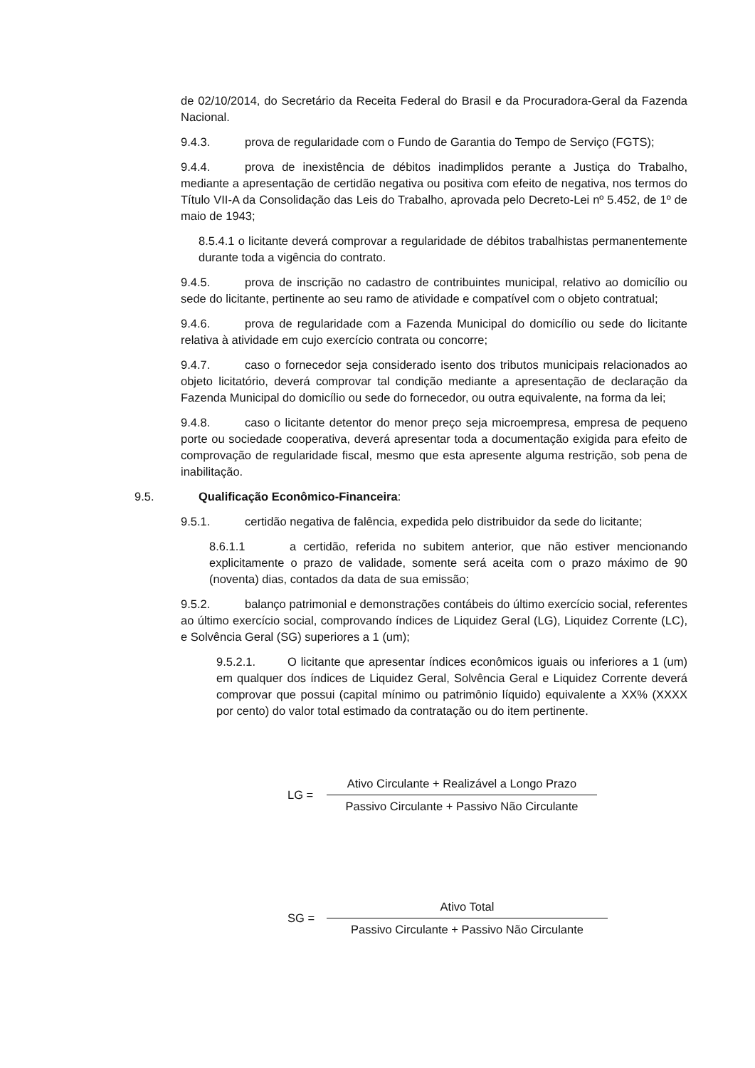de 02/10/2014, do Secretário da Receita Federal do Brasil e da Procuradora-Geral da Fazenda Nacional.
9.4.3. prova de regularidade com o Fundo de Garantia do Tempo de Serviço (FGTS);
9.4.4. prova de inexistência de débitos inadimplidos perante a Justiça do Trabalho, mediante a apresentação de certidão negativa ou positiva com efeito de negativa, nos termos do Título VII-A da Consolidação das Leis do Trabalho, aprovada pelo Decreto-Lei nº 5.452, de 1º de maio de 1943;
8.5.4.1 o licitante deverá comprovar a regularidade de débitos trabalhistas permanentemente durante toda a vigência do contrato.
9.4.5. prova de inscrição no cadastro de contribuintes municipal, relativo ao domicílio ou sede do licitante, pertinente ao seu ramo de atividade e compatível com o objeto contratual;
9.4.6. prova de regularidade com a Fazenda Municipal do domicílio ou sede do licitante relativa à atividade em cujo exercício contrata ou concorre;
9.4.7. caso o fornecedor seja considerado isento dos tributos municipais relacionados ao objeto licitatório, deverá comprovar tal condição mediante a apresentação de declaração da Fazenda Municipal do domicílio ou sede do fornecedor, ou outra equivalente, na forma da lei;
9.4.8. caso o licitante detentor do menor preço seja microempresa, empresa de pequeno porte ou sociedade cooperativa, deverá apresentar toda a documentação exigida para efeito de comprovação de regularidade fiscal, mesmo que esta apresente alguma restrição, sob pena de inabilitação.
9.5. Qualificação Econômico-Financeira:
9.5.1. certidão negativa de falência, expedida pelo distribuidor da sede do licitante;
8.6.1.1 a certidão, referida no subitem anterior, que não estiver mencionando explicitamente o prazo de validade, somente será aceita com o prazo máximo de 90 (noventa) dias, contados da data de sua emissão;
9.5.2. balanço patrimonial e demonstrações contábeis do último exercício social, referentes ao último exercício social, comprovando índices de Liquidez Geral (LG), Liquidez Corrente (LC), e Solvência Geral (SG) superiores a 1 (um);
9.5.2.1. O licitante que apresentar índices econômicos iguais ou inferiores a 1 (um) em qualquer dos índices de Liquidez Geral, Solvência Geral e Liquidez Corrente deverá comprovar que possui (capital mínimo ou patrimônio líquido) equivalente a XX% (XXXX por cento) do valor total estimado da contratação ou do item pertinente.
LG =
Ativo Circulante + Realizável a Longo Prazo
Passivo Circulante + Passivo Não Circulante
SG =
Ativo Total
Passivo Circulante + Passivo Não Circulante